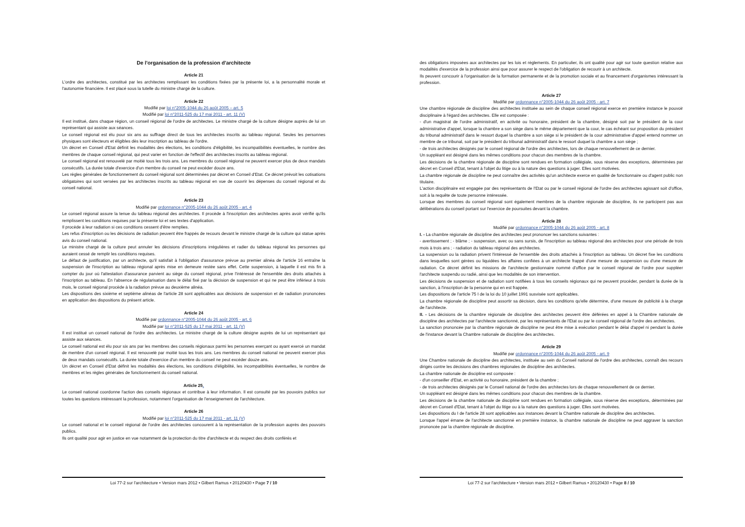De l'organisation de la profession d'architecte
Article 21
L'ordre des architectes, constitué par les architectes remplissant les conditions fixées par la présente loi, a la personnalité morale et l'autonomie financière. Il est placé sous la tutelle du ministre chargé de la culture.
Article 22
Modifié par loi n°2005-1044 du 26 août 2005 – art. 5
Modifié par loi n°2011-525 du 17 mai 2011 - art. 11 (V)
Il est institué, dans chaque région, un conseil régional de l'ordre de architectes. Le ministre chargé de la culture désigne auprès de lui un représentant qui assiste aux séances.
Le conseil régional est élu pour six ans au suffrage direct de tous les architectes inscrits au tableau régional. Seules les personnes physiques sont électeurs et éligibles dès leur inscription au tableau de l'ordre.
Un décret en Conseil d'Etat définit les modalités des élections, les conditions d'éligibilité, les incompatibilités éventuelles, le nombre des membres de chaque conseil régional, qui peut varier en fonction de l'effectif des architectes inscrits au tableau régional.
Le conseil régional est renouvelé par moitié tous les trois ans. Les membres du conseil régional ne peuvent exercer plus de deux mandats consécutifs. La durée totale d'exercice d'un membre du conseil ne peut excéder douze ans.
Les règles générales de fonctionnement du conseil régional sont déterminées par décret en Conseil d'Etat. Ce décret prévoit les cotisations obligatoires qui sont versées par les architectes inscrits au tableau régional en vue de couvrir les dépenses du conseil régional et du conseil national.
Article 23
Modifié par ordonnance n°2005-1044 du 26 août 2005 - art. 4
Le conseil régional assure la tenue du tableau régional des architectes. Il procède à l'inscription des architectes après avoir vérifié qu'ils remplissent les conditions requises par la présente loi et ses textes d'application.
Il procède à leur radiation si ces conditions cessent d'être remplies.
Les refus d'inscription ou les décisions de radiation peuvent être frappés de recours devant le ministre chargé de la culture qui statue après avis du conseil national.
Le ministre chargé de la culture peut annuler les décisions d'inscriptions irrégulières et radier du tableau régional les personnes qui auraient cessé de remplir les conditions requises.
Le défaut de justification, par un architecte, qu'il satisfait à l'obligation d'assurance prévue au premier alinéa de l'article 16 entraîne la suspension de l'inscription au tableau régional après mise en demeure restée sans effet. Cette suspension, à laquelle il est mis fin à compter du jour où l'attestation d'assurance parvient au siège du conseil régional, prive l'intéressé de l'ensemble des droits attachés à l'inscription au tableau. En l'absence de régularisation dans le délai fixé par la décision de suspension et qui ne peut être inférieur à trois mois, le conseil régional procède à la radiation prévue au deuxième alinéa.
Les dispositions des sixième et septième alinéas de l'article 28 sont applicables aux décisions de suspension et de radiation prononcées en application des dispositions du présent article.
Article 24
Modifié par ordonnance n°2005-1044 du 26 août 2005 - art. 6
Modifié par loi n°2011-525 du 17 mai 2011 - art. 11 (V)
Il est institué un conseil national de l'ordre des architectes. Le ministre chargé de la culture désigne auprès de lui un représentant qui assiste aux séances.
Le conseil national est élu pour six ans par les membres des conseils régionaux parmi les personnes exerçant ou ayant exercé un mandat de membre d'un conseil régional. Il est renouvelé par moitié tous les trois ans. Les membres du conseil national ne peuvent exercer plus de deux mandats consécutifs. La durée totale d'exercice d'un membre du conseil ne peut excéder douze ans.
Un décret en Conseil d'Etat définit les modalités des élections, les conditions d'éligibilité, les incompatibilités éventuelles, le nombre de membres et les règles générales de fonctionnement du conseil national.
Article 25.
Le conseil national coordonne l'action des conseils régionaux et contribue à leur information. Il est consulté par les pouvoirs publics sur toutes les questions intéressant la profession, notamment l'organisation de l'enseignement de l'architecture.
Article 26
Modifié par loi n°2011-525 du 17 mai 2011 - art. 11 (V)
Le conseil national et le conseil régional de l'ordre des architectes concourent à la représentation de la profession auprès des pouvoirs publics.
Ils ont qualité pour agir en justice en vue notamment de la protection du titre d'architecte et du respect des droits conférés et
Loi 77-2 sur l'architecture • Version mars 2012 • Gilbert Ramus • 20120430 • Page 7 / 10
des obligations imposées aux architectes par les lois et règlements. En particulier, ils ont qualité pour agir sur toute question relative aux modalités d'exercice de la profession ainsi que pour assurer le respect de l'obligation de recourir à un architecte.
Ils peuvent concourir à l'organisation de la formation permanente et de la promotion sociale et au financement d'organismes intéressant la profession.
Article 27
Modifié par ordonnance n°2005-1044 du 26 août 2005 - art. 7
Une chambre régionale de discipline des architectes instituée au sein de chaque conseil régional exerce en première instance le pouvoir disciplinaire à l'égard des architectes. Elle est composée :
- d'un magistrat de l'ordre administratif, en activité ou honoraire, président de la chambre, désigné soit par le président de la cour administrative d'appel, lorsque la chambre a son siège dans le même département que la cour, le cas échéant sur proposition du président du tribunal administratif dans le ressort duquel la chambre a son siège si le président de la cour administrative d'appel entend nommer un membre de ce tribunal, soit par le président du tribunal administratif dans le ressort duquel la chambre a son siège ;
- de trois architectes désignés par le conseil régional de l'ordre des architectes, lors de chaque renouvellement de ce dernier.
Un suppléant est désigné dans les mêmes conditions pour chacun des membres de la chambre.
Les décisions de la chambre régionale de discipline sont rendues en formation collégiale, sous réserve des exceptions, déterminées par décret en Conseil d'Etat, tenant à l'objet du litige ou à la nature des questions à juger. Elles sont motivées.
La chambre régionale de discipline ne peut connaître des activités qu'un architecte exerce en qualité de fonctionnaire ou d'agent public non titulaire.
L'action disciplinaire est engagée par des représentants de l'Etat ou par le conseil régional de l'ordre des architectes agissant soit d'office, soit à la requête de toute personne intéressée.
Lorsque des membres du conseil régional sont également membres de la chambre régionale de discipline, ils ne participent pas aux délibérations du conseil portant sur l'exercice de poursuites devant la chambre.
Article 28
Modifié par ordonnance n°2005-1044 du 26 août 2005 - art. 8
I. - La chambre régionale de discipline des architectes peut prononcer les sanctions suivantes :
- avertissement ; - blâme ; - suspension, avec ou sans sursis, de l'inscription au tableau régional des architectes pour une période de trois mois à trois ans ; - radiation du tableau régional des architectes.
La suspension ou la radiation privent l'intéressé de l'ensemble des droits attachés à l'inscription au tableau. Un décret fixe les conditions dans lesquelles sont gérées ou liquidées les affaires confiées à un architecte frappé d'une mesure de suspension ou d'une mesure de radiation. Ce décret définit les missions de l'architecte gestionnaire nommé d'office par le conseil régional de l'ordre pour suppléer l'architecte suspendu ou radié, ainsi que les modalités de son intervention.
Les décisions de suspension et de radiation sont notifiées à tous les conseils régionaux qui ne peuvent procéder, pendant la durée de la sanction, à l'inscription de la personne qui en est frappée.
Les dispositions de l'article 75 I de la loi du 10 juillet 1991 susvisée sont applicables.
La chambre régionale de discipline peut assortir sa décision, dans les conditions qu'elle détermine, d'une mesure de publicité à la charge de l'architecte.
II. - Les décisions de la chambre régionale de discipline des architectes peuvent être déférées en appel à la Chambre nationale de discipline des architectes par l'architecte sanctionné, par les représentants de l'Etat ou par le conseil régional de l'ordre des architectes.
La sanction prononcée par la chambre régionale de discipline ne peut être mise à exécution pendant le délai d'appel ni pendant la durée de l'instance devant la Chambre nationale de discipline des architectes.
Article 29
Modifié par ordonnance n°2005-1044 du 26 août 2005 - art. 9
Une Chambre nationale de discipline des architectes, instituée au sein du Conseil national de l'ordre des architectes, connaît des recours dirigés contre les décisions des chambres régionales de discipline des architectes.
La chambre nationale de discipline est composée :
- d'un conseiller d'Etat, en activité ou honoraire, président de la chambre ;
- de trois architectes désignés par le Conseil national de l'ordre des architectes lors de chaque renouvellement de ce dernier.
Un suppléant est désigné dans les mêmes conditions pour chacun des membres de la chambre.
Les décisions de la chambre nationale de discipline sont rendues en formation collégiale, sous réserve des exceptions, déterminées par décret en Conseil d'Etat, tenant à l'objet du litige ou à la nature des questions à juger. Elles sont motivées.
Les dispositions du I de l'article 28 sont applicables aux instances devant la Chambre nationale de discipline des architectes.
Lorsque l'appel émane de l'architecte sanctionné en première instance, la chambre nationale de discipline ne peut aggraver la sanction prononcée par la chambre régionale de discipline.
Loi 77-2 sur l'architecture • Version mars 2012 • Gilbert Ramus • 20120430 • Page 8 / 10